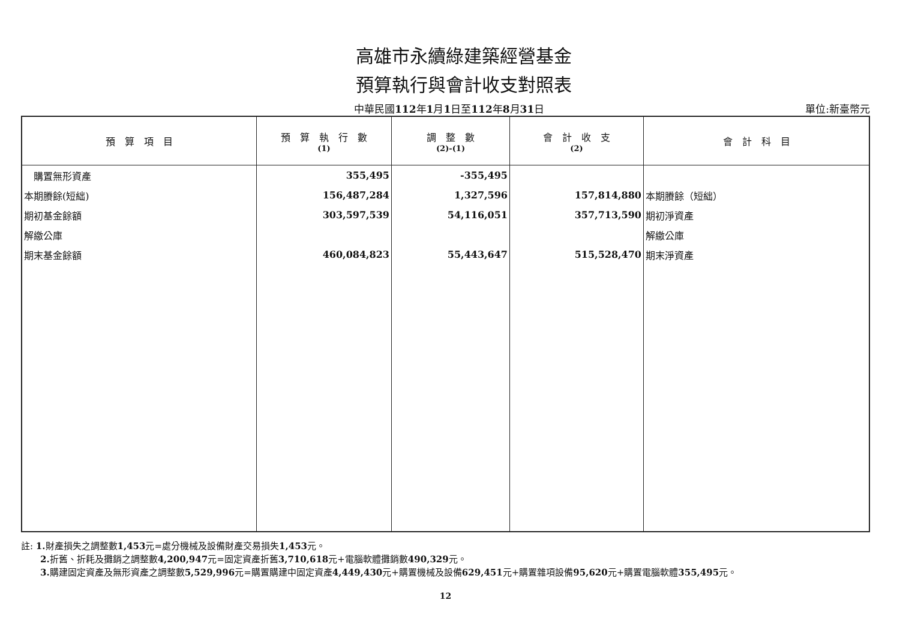高雄市永續綠建築經營基金
預算執行與會計收支對照表
中華民國112年1月1日至112年8月31日 單位:新臺幣元
| 預 算 項 目 | 預 算 執 行 數 (1) | 調 整 數 (2)-(1) | 會 計 收 支 (2) | 會 計 科 目 |
| --- | --- | --- | --- | --- |
| 購置無形資產 | 355,495 | -355,495 | | |
| 本期賸餘(短絀) | 156,487,284 | 1,327,596 | 157,814,880 | 本期賸餘（短絀） |
| 期初基金餘額 | 303,597,539 | 54,116,051 | 357,713,590 | 期初淨資產 |
| 解繳公庫 | | | | 解繳公庫 |
| 期末基金餘額 | 460,084,823 | 55,443,647 | 515,528,470 | 期末淨資產 |
註: 1. 財產損失之調整數1,453元=處分機械及設備財產交易損失1,453元。
2. 折舊、折耗及攤銷之調整數4,200,947元=固定資產折舊3,710,618元+電腦軟體攤銷數490,329元。
3. 購建固定資產及無形資產之調整數5,529,996元=購置購建中固定資產4,449,430元+購置機械及設備629,451元+購置雜項設備95,620元+購置電腦軟體355,495元。
12